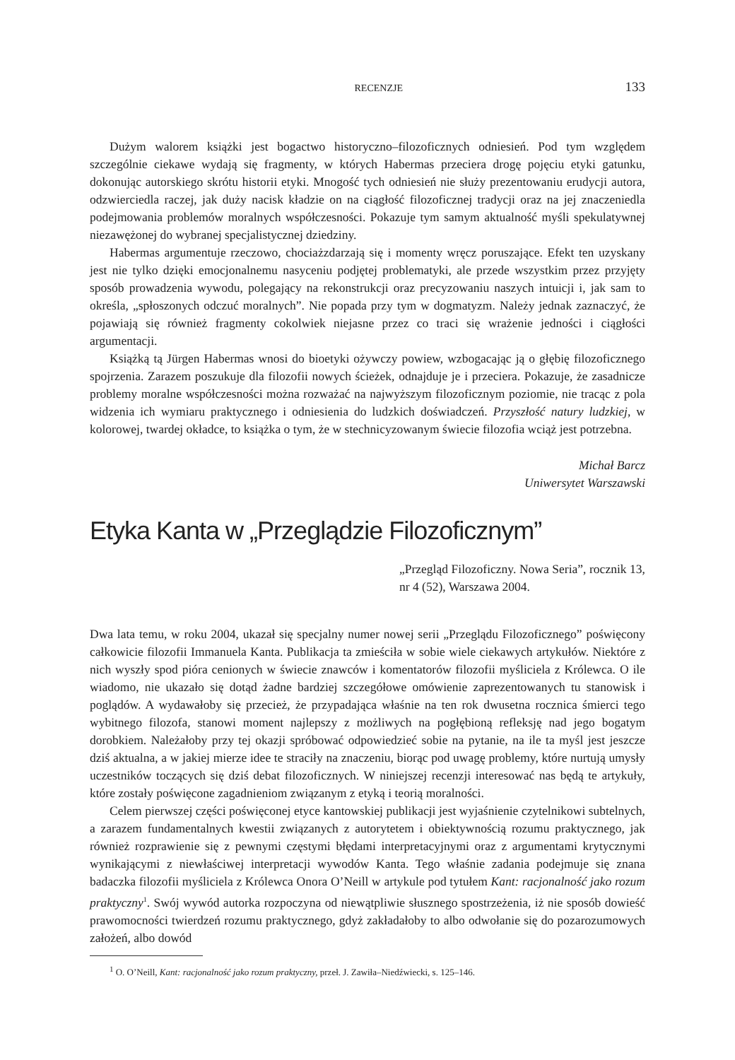RECENZJE 133
Dużym walorem książki jest bogactwo historyczno–filozoficznych odniesień. Pod tym względem szczególnie ciekawe wydają się fragmenty, w których Habermas przeciera drogę pojęciu etyki gatunku, dokonując autorskiego skrótu historii etyki. Mnogość tych odniesień nie służy prezentowaniu erudycji autora, odzwierciedla raczej, jak duży nacisk kładzie on na ciągłość filozoficznej tradycji oraz na jej znaczeniedla podejmowania problemów moralnych współczesności. Pokazuje tym samym aktualność myśli spekulatywnej niezawężonej do wybranej specjalistycznej dziedziny.
Habermas argumentuje rzeczowo, chociażzdarzają się i momenty wręcz poruszające. Efekt ten uzyskany jest nie tylko dzięki emocjonalnemu nasyceniu podjętej problematyki, ale przede wszystkim przez przyjęty sposób prowadzenia wywodu, polegający na rekonstrukcji oraz precyzowaniu naszych intuicji i, jak sam to określa, „spłoszonych odczuć moralnych”. Nie popada przy tym w dogmatyzm. Należy jednak zaznaczyć, że pojawiają się również fragmenty cokolwiek niejasne przez co traci się wrażenie jedności i ciągłości argumentacji.
Książką tą Jürgen Habermas wnosi do bioetyki ożywczy powiew, wzbogacając ją o głębię filozoficznego spojrzenia. Zarazem poszukuje dla filozofii nowych ścieżek, odnajduje je i przeciera. Pokazuje, że zasadnicze problemy moralne współczesności można rozważać na najwyższym filozoficznym poziomie, nie tracąc z pola widzenia ich wymiaru praktycznego i odniesienia do ludzkich doświadczeń. Przyszłość natury ludzkiej, w kolorowej, twardej okładce, to książka o tym, że w stechnicyzowanym świecie filozofia wciąż jest potrzebna.
Michał Barcz
Uniwersytet Warszawski
Etyka Kanta w „Przeglądzie Filozoficznym”
„Przegląd Filozoficzny. Nowa Seria”, rocznik 13, nr 4 (52), Warszawa 2004.
Dwa lata temu, w roku 2004, ukazał się specjalny numer nowej serii „Przeglądu Filozoficznego” poświęcony całkowicie filozofii Immanuela Kanta. Publikacja ta zmieściła w sobie wiele ciekawych artykułów. Niektóre z nich wyszły spod pióra cenionych w świecie znawców i komentatorów filozofii myśliciela z Królewca. O ile wiadomo, nie ukazało się dotąd żadne bardziej szczegółowe omówienie zaprezentowanych tu stanowisk i poglądów. A wydawałoby się przecież, że przypadająca właśnie na ten rok dwusetna rocznica śmierci tego wybitnego filozofa, stanowi moment najlepszy z możliwych na pogłębioną refleksję nad jego bogatym dorobkiem. Należałoby przy tej okazji spróbować odpowiedzieć sobie na pytanie, na ile ta myśl jest jeszcze dziś aktualna, a w jakiej mierze idee te straciły na znaczeniu, biorąc pod uwagę problemy, które nurtują umysły uczestników toczących się dziś debat filozoficznych. W niniejszej recenzji interesować nas będą te artykuły, które zostały poświęcone zagadnieniom związanym z etyką i teorią moralności.
Celem pierwszej części poświęconej etyce kantowskiej publikacji jest wyjaśnienie czytelnikowi subtelnych, a zarazem fundamentalnych kwestii związanych z autorytetem i obiektywnością rozumu praktycznego, jak również rozprawienie się z pewnymi częstymi błędami interpretacyjnymi oraz z argumentami krytycznymi wynikającymi z niewłaściwej interpretacji wywodów Kanta. Tego właśnie zadania podejmuje się znana badaczka filozofii myśliciela z Królewca Onora O’Neill w artykule pod tytułem Kant: racjonalność jako rozum praktyczny<sup>1</sup>. Swój wywód autorka rozpoczyna od niewątpliwie słusznego spostrzeżenia, iż nie sposób dowieść prawomocności twierdzeń rozumu praktycznego, gdyż zakładałoby to albo odwołanie się do pozarozumowych założeń, albo dowód
<sup>1</sup> O. O’Neill, Kant: racjonalność jako rozum praktyczny, przeł. J. Zawiła–Niedźwiecki, s. 125–146.